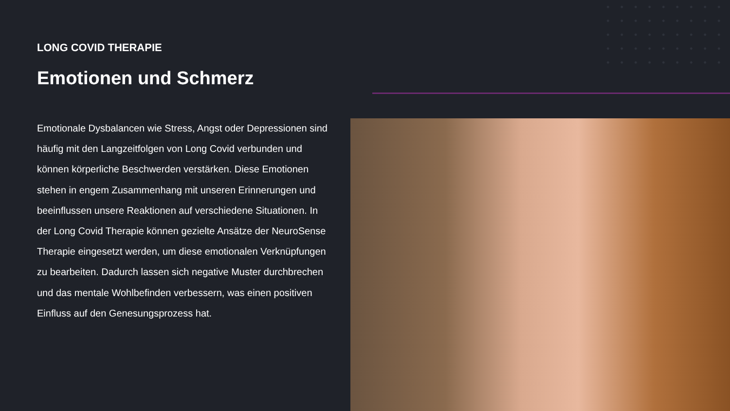LONG COVID THERAPIE
Emotionen und Schmerz
Emotionale Dysbalancen wie Stress, Angst oder Depressionen sind häufig mit den Langzeitfolgen von Long Covid verbunden und können körperliche Beschwerden verstärken. Diese Emotionen stehen in engem Zusammenhang mit unseren Erinnerungen und beeinflussen unsere Reaktionen auf verschiedene Situationen. In der Long Covid Therapie können gezielte Ansätze der NeuroSense Therapie eingesetzt werden, um diese emotionalen Verknüpfungen zu bearbeiten. Dadurch lassen sich negative Muster durchbrechen und das mentale Wohlbefinden verbessern, was einen positiven Einfluss auf den Genesungsprozess hat.